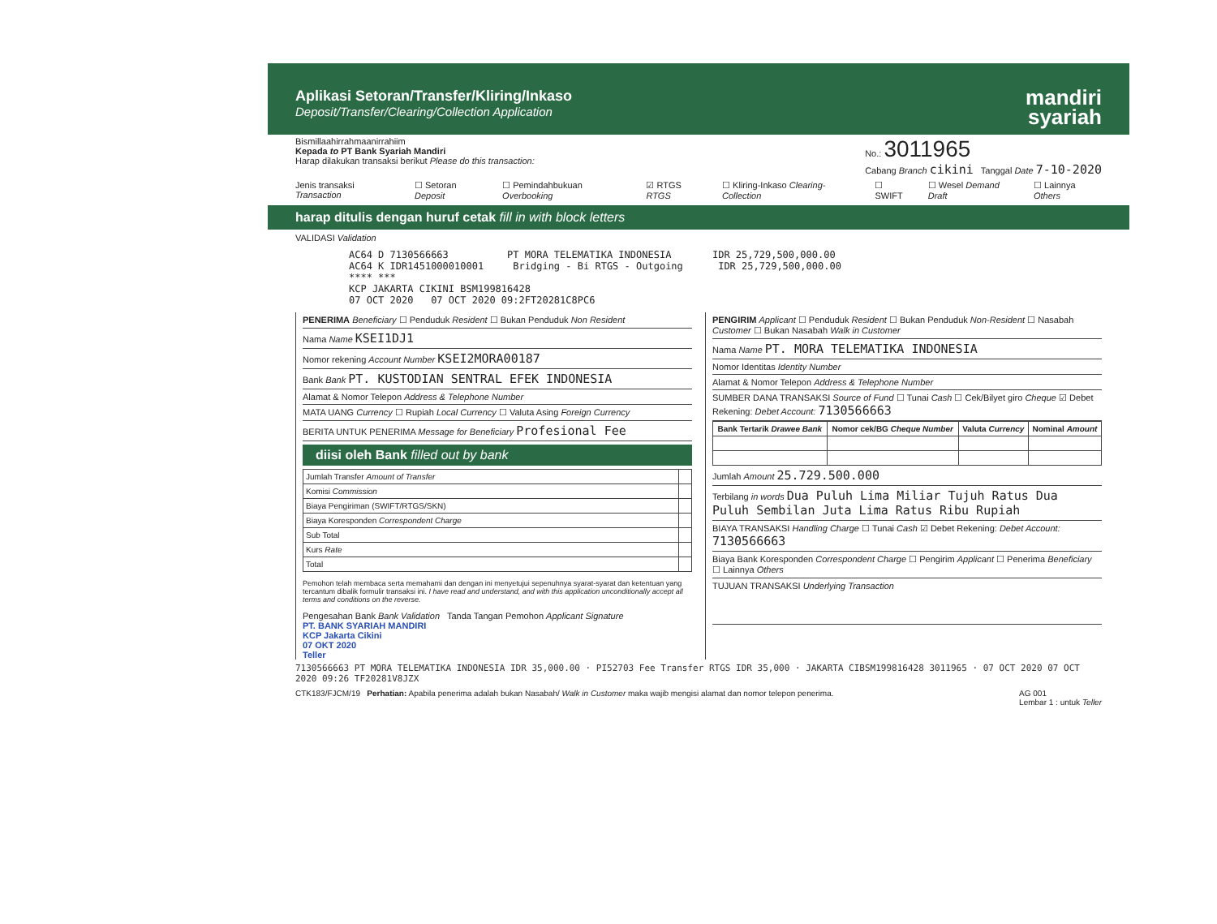Aplikasi Setoran/Transfer/Kliring/Inkaso
Deposit/Transfer/Clearing/Collection Application
mandiri
syariah
Bismillaahirrahmaanirrahiim
Kepada to PT Bank Syariah Mandiri
Harap dilakukan transaksi berikut Please do this transaction:
No.: 3011965
Cabang Branch cikini Tanggal Date 7-10-2020
Jenis transaksi Transaction ☐ Setoran Deposit ☐ Pemindahbukuan Overbooking ☑ RTGS RTGS ☐ Kliring-Inkaso Clearing-Collection ☐ SWIFT ☐ Wesel Demand Draft ☐ Lainnya Others
harap ditulis dengan huruf cetak fill in with block letters
VALIDASI Validation
AC64 D 7130566663 PT MORA TELEMATIKA INDONESIA IDR 25,729,500,000.00 AC64 K IDR1451000010001 Bridging - Bi RTGS - Outgoing IDR 25,729,500,000.00 **** *** KCP JAKARTA CIKINI BSM199816428 07 OCT 2020 07 OCT 2020 09:2FT20281C8PC6
PENERIMA Beneficiary ☐ Penduduk Resident ☐ Bukan Penduduk Non Resident
Nama Name KSEI1DJ1
Nomor rekening Account Number KSEI2MORA00187
Bank Bank PT. KUSTODIAN SENTRAL EFEK INDONESIA
Alamat & Nomor Telepon Address & Telephone Number
MATA UANG Currency ☐ Rupiah Local Currency ☐ Valuta Asing Foreign Currency
BERITA UNTUK PENERIMA Message for Beneficiary Profesional Fee
diisi oleh Bank filled out by bank
| Jumlah Transfer Amount of Transfer | |
| Komisi Commission | |
| Biaya Pengiriman (SWIFT/RTGS/SKN) | |
| Biaya Koresponden Correspondent Charge | |
| Sub Total | |
| Kurs Rate | |
| Total | |
Pemohon telah membaca serta memahami dan dengan ini menyetujui sepenuhnya syarat-syarat dan ketentuan yang tercantum dibalik formulir transaksi ini. I have read and understand, and with this application unconditionally accept all terms and conditions on the reverse.
Pengesahan Bank Bank Validation Tanda Tangan Pemohon Applicant Signature
PT. BANK SYARIAH MANDIRI
KCP Jakarta Cikini
07 OKT 2020
Teller
PENGIRIM Applicant ☐ Penduduk Resident ☐ Bukan Penduduk Non-Resident ☐ Nasabah Customer ☐ Bukan Nasabah Walk in Customer
Nama Name PT. MORA TELEMATIKA INDONESIA
Nomor Identitas Identity Number
Alamat & Nomor Telepon Address & Telephone Number
SUMBER DANA TRANSAKSI Source of Fund ☐ Tunai Cash ☐ Cek/Bilyet giro Cheque ☑ Debet Rekening: Debet Account: 7130566663
| Bank Tertarik Drawee Bank | Nomor cek/BG Cheque Number | Valuta Currency | Nominal Amount |
| --- | --- | --- | --- |
Jumlah Amount 25.729.500.000
Terbilang in words Dua Puluh Lima Miliar Tujuh Ratus Dua Puluh Sembilan Juta Lima Ratus Ribu Rupiah
BIAYA TRANSAKSI Handling Charge ☐ Tunai Cash ☑ Debet Rekening: Debet Account: 7130566663
Biaya Bank Koresponden Correspondent Charge ☐ Pengirim Applicant ☐ Penerima Beneficiary ☐ Lainnya Others
TUJUAN TRANSAKSI Underlying Transaction
7130566663 PT MORA TELEMATIKA INDONESIA IDR 35,000.00 · PI52703 Fee Transfer RTGS IDR 35,000 · JAKARTA CIBSM199816428 3011965 · 07 OCT 2020 07 OCT 2020 09:26 TF20281V8JZX
CTK183/FJCM/19 Perhatian: Apabila penerima adalah bukan Nasabah/ Walk in Customer maka wajib mengisi alamat dan nomor telepon penerima. AG 001
Lembar 1 : untuk Teller